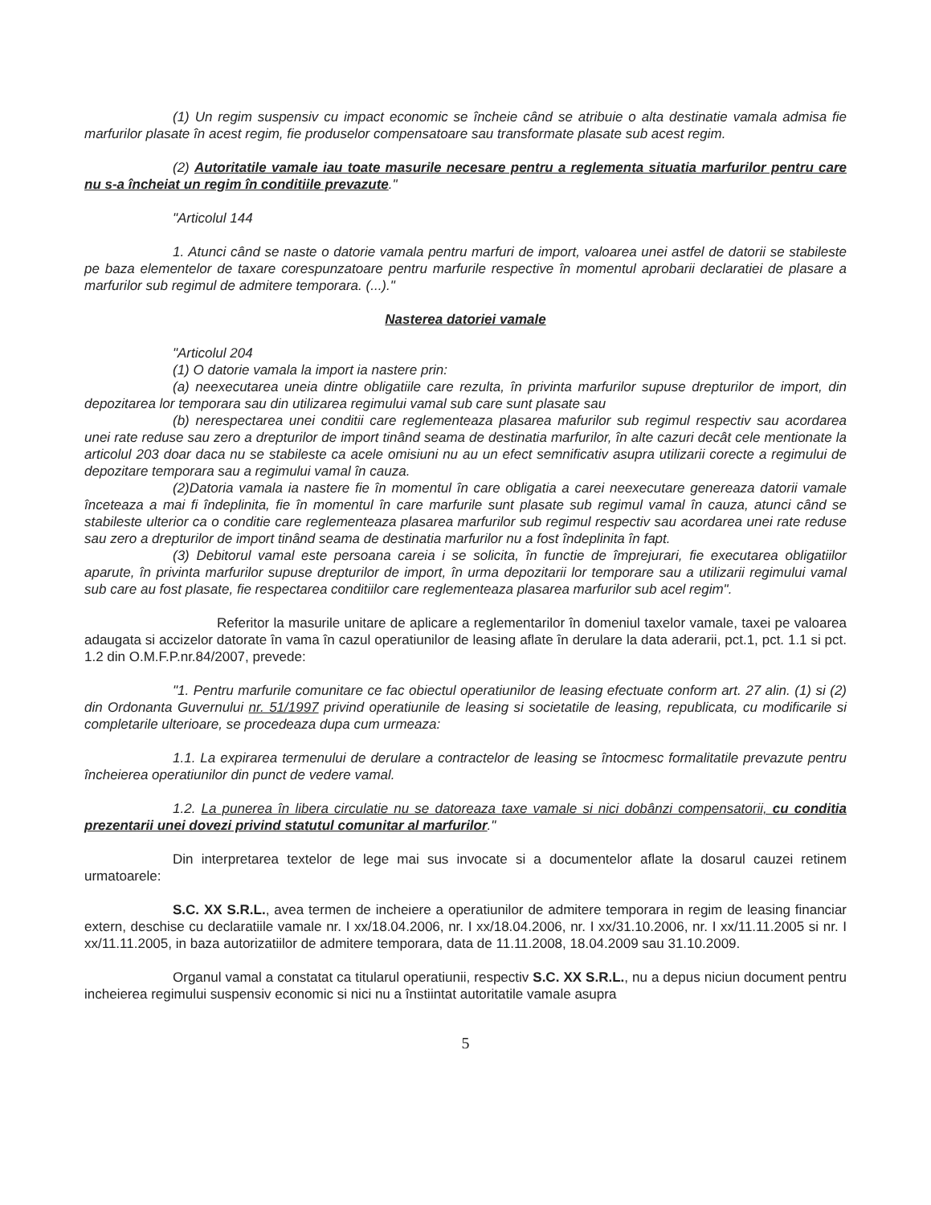(1) Un regim suspensiv cu impact economic se încheie când se atribuie o alta destinatie vamala admisa fie marfurilor plasate în acest regim, fie produselor compensatoare sau transformate plasate sub acest regim.
(2) Autoritatile vamale iau toate masurile necesare pentru a reglementa situatia marfurilor pentru care nu s-a încheiat un regim în conditiile prevazute."
"Articolul 144
1. Atunci când se naste o datorie vamala pentru marfuri de import, valoarea unei astfel de datorii se stabileste pe baza elementelor de taxare corespunzatoare pentru marfurile respective în momentul aprobarii declaratiei de plasare a marfurilor sub regimul de admitere temporara. (...)."
Nasterea datoriei vamale
"Articolul 204
(1) O datorie vamala la import ia nastere prin:
(a) neexecutarea uneia dintre obligatiile care rezulta, în privinta marfurilor supuse drepturilor de import, din depozitarea lor temporara sau din utilizarea regimului vamal sub care sunt plasate sau
(b) nerespectarea unei conditii care reglementeaza plasarea mafurilor sub regimul respectiv sau acordarea unei rate reduse sau zero a drepturilor de import tinând seama de destinatia marfurilor, în alte cazuri decât cele mentionate la articolul 203 doar daca nu se stabileste ca acele omisiuni nu au un efect semnificativ asupra utilizarii corecte a regimului de depozitare temporara sau a regimului vamal în cauza.
(2)Datoria vamala ia nastere fie în momentul în care obligatia a carei neexecutare genereaza datorii vamale înceteaza a mai fi îndeplinita, fie în momentul în care marfurile sunt plasate sub regimul vamal în cauza, atunci când se stabileste ulterior ca o conditie care reglementeaza plasarea marfurilor sub regimul respectiv sau acordarea unei rate reduse sau zero a drepturilor de import tinând seama de destinatia marfurilor nu a fost îndeplinita în fapt.
(3) Debitorul vamal este persoana careia i se solicita, în functie de împrejurari, fie executarea obligatiilor aparute, în privinta marfurilor supuse drepturilor de import, în urma depozitarii lor temporare sau a utilizarii regimului vamal sub care au fost plasate, fie respectarea conditiilor care reglementeaza plasarea marfurilor sub acel regim".
Referitor la masurile unitare de aplicare a reglementarilor în domeniul taxelor vamale, taxei pe valoarea adaugata si accizelor datorate în vama în cazul operatiunilor de leasing aflate în derulare la data aderarii, pct.1, pct. 1.1 si pct. 1.2 din O.M.F.P.nr.84/2007, prevede:
"1. Pentru marfurile comunitare ce fac obiectul operatiunilor de leasing efectuate conform art. 27 alin. (1) si (2) din Ordonanta Guvernului nr. 51/1997 privind operatiunile de leasing si societatile de leasing, republicata, cu modificarile si completarile ulterioare, se procedeaza dupa cum urmeaza:
1.1. La expirarea termenului de derulare a contractelor de leasing se întocmesc formalitatile prevazute pentru încheierea operatiunilor din punct de vedere vamal.
1.2. La punerea în libera circulatie nu se datoreaza taxe vamale si nici dobânzi compensatorii, cu conditia prezentarii unei dovezi privind statutul comunitar al marfurilor."
Din interpretarea textelor de lege mai sus invocate si a documentelor aflate la dosarul cauzei retinem urmatoarele:
S.C. XX S.R.L., avea termen de incheiere a operatiunilor de admitere temporara in regim de leasing financiar extern, deschise cu declaratiile vamale nr. I xx/18.04.2006, nr. I xx/18.04.2006, nr. I xx/31.10.2006, nr. I xx/11.11.2005 si nr. I xx/11.11.2005, in baza autorizatiilor de admitere temporara, data de 11.11.2008, 18.04.2009 sau 31.10.2009.
Organul vamal a constatat ca titularul operatiunii, respectiv S.C. XX S.R.L., nu a depus niciun document pentru incheierea regimului suspensiv economic si nici nu a înstiintat autoritatile vamale asupra
5